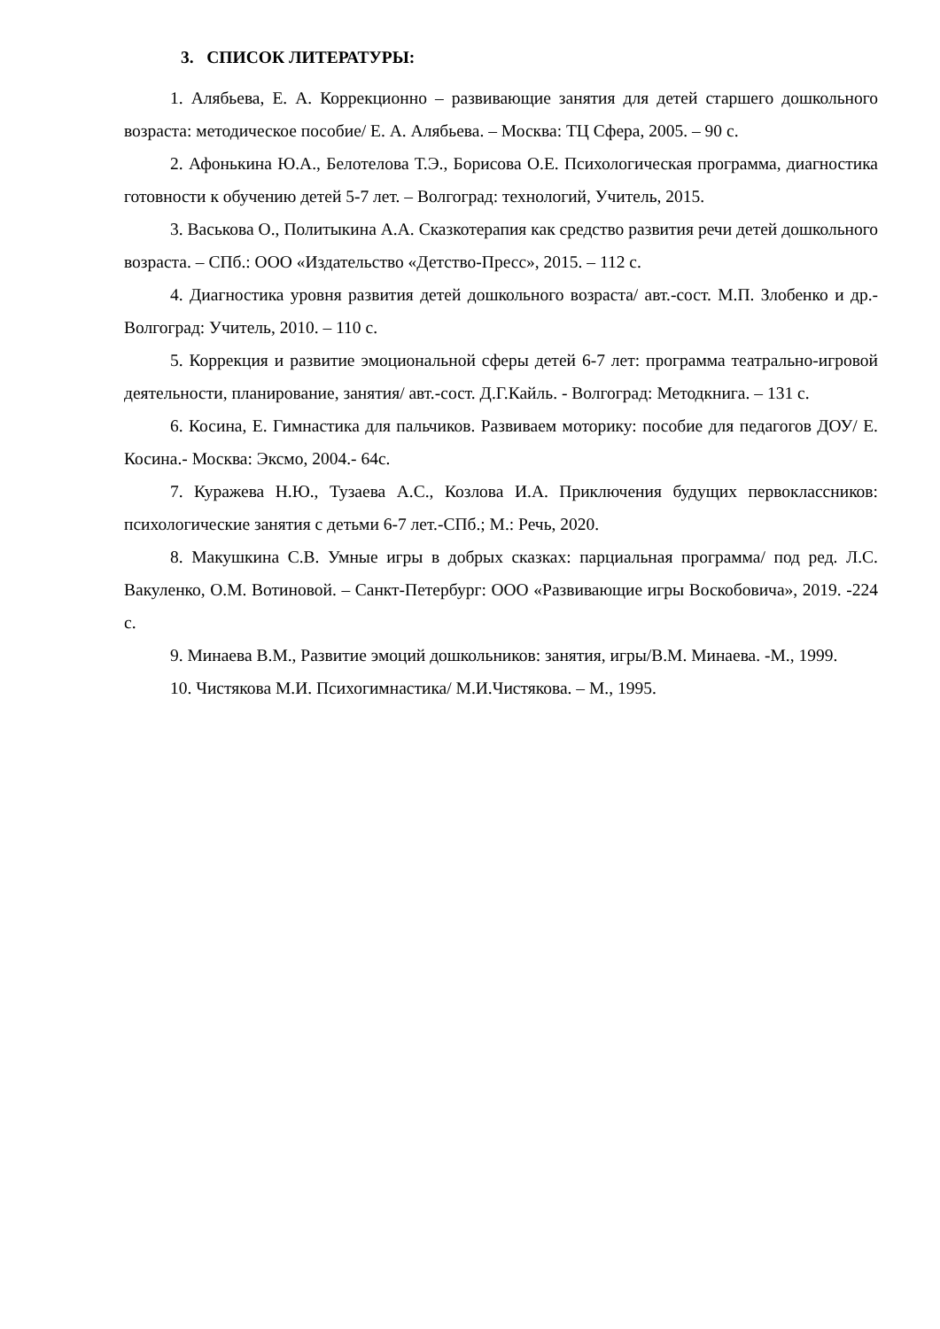3. СПИСОК ЛИТЕРАТУРЫ:
1. Алябьева, Е. А. Коррекционно – развивающие занятия для детей старшего дошкольного возраста: методическое пособие/ Е. А. Алябьева. – Москва: ТЦ Сфера, 2005. – 90 с.
2. Афонькина Ю.А., Белотелова Т.Э., Борисова О.Е. Психологическая программа, диагностика готовности к обучению детей 5-7 лет. – Волгоград: технологий, Учитель, 2015.
3. Васькова О., Политыкина А.А. Сказкотерапия как средство развития речи детей дошкольного возраста. – СПб.: ООО «Издательство «Детство-Пресс», 2015. – 112 с.
4. Диагностика уровня развития детей дошкольного возраста/ авт.-сост. М.П. Злобенко и др.- Волгоград: Учитель, 2010. – 110 с.
5. Коррекция и развитие эмоциональной сферы детей 6-7 лет: программа театрально-игровой деятельности, планирование, занятия/ авт.-сост. Д.Г.Кайль. - Волгоград: Методкнига. – 131 с.
6. Косина, Е. Гимнастика для пальчиков. Развиваем моторику: пособие для педагогов ДОУ/ Е. Косина.- Москва: Эксмо, 2004.- 64с.
7. Куражева Н.Ю., Тузаева А.С., Козлова И.А. Приключения будущих первоклассников: психологические занятия с детьми 6-7 лет.-СПб.; М.: Речь, 2020.
8. Макушкина С.В. Умные игры в добрых сказках: парциальная программа/ под ред. Л.С. Вакуленко, О.М. Вотиновой. – Санкт-Петербург: ООО «Развивающие игры Воскобовича», 2019. -224 с.
9. Минаева В.М., Развитие эмоций дошкольников: занятия, игры/В.М. Минаева. -М., 1999.
10. Чистякова М.И. Психогимнастика/ М.И.Чистякова. – М., 1995.